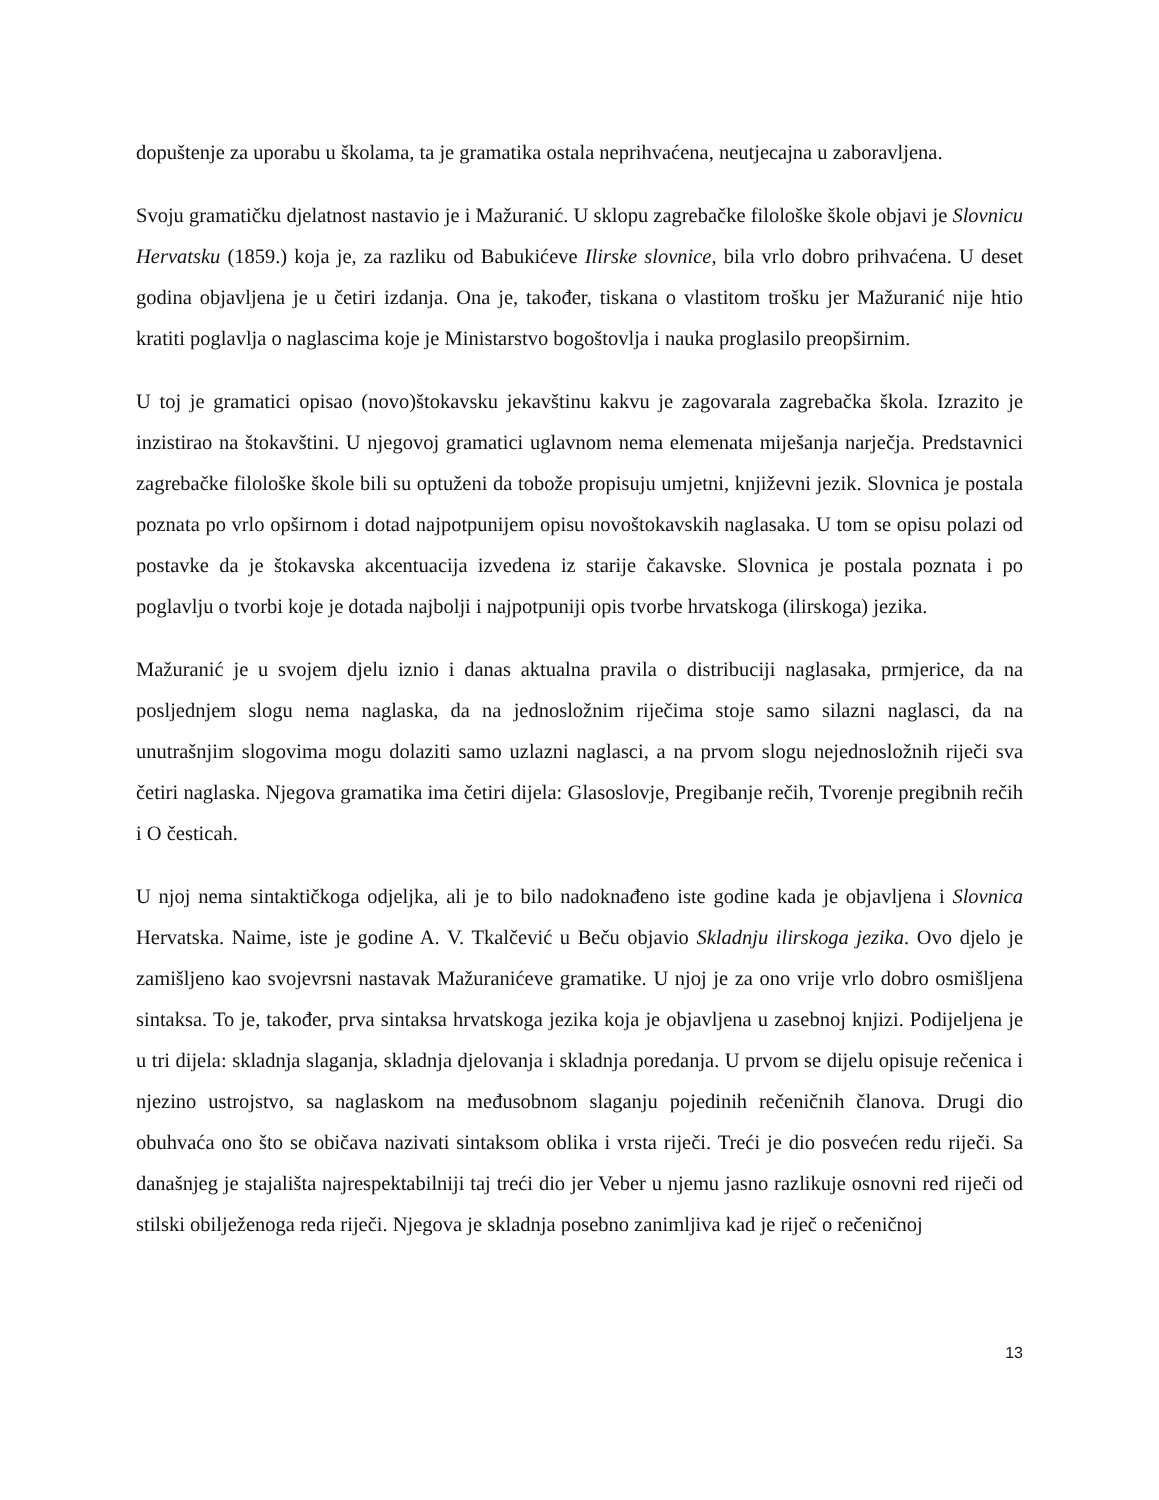dopuštenje za uporabu u školama, ta je gramatika ostala neprihvaćena, neutjecajna u zaboravljena.
Svoju gramatičku djelatnost nastavio je i Mažuranić. U sklopu zagrebačke filološke škole objavi je Slovnicu Hervatsku (1859.) koja je, za razliku od Babukićeve Ilirske slovnice, bila vrlo dobro prihvaćena. U deset godina objavljena je u četiri izdanja. Ona je, također, tiskana o vlastitom trošku jer Mažuranić nije htio kratiti poglavlja o naglascima koje je Ministarstvo bogoštovlja i nauka proglasilo preopširnim.
U toj je gramatici opisao (novo)štokavsku jekavštinu kakvu je zagovarala zagrebačka škola. Izrazito je inzistirao na štokavštini. U njegovoj gramatici uglavnom nema elemenata miješanja narječja. Predstavnici zagrebačke filološke škole bili su optuženi da tobože propisuju umjetni, književni jezik. Slovnica je postala poznata po vrlo opširnom i dotad najpotpunijem opisu novoštokavskih naglasaka. U tom se opisu polazi od postavke da je štokavska akcentuacija izvedena iz starije čakavske. Slovnica je postala poznata i po poglavlju o tvorbi koje je dotada najbolji i najpotpuniji opis tvorbe hrvatskoga (ilirskoga) jezika.
Mažuranić je u svojem djelu iznio i danas aktualna pravila o distribuciji naglasaka, prmjerice, da na posljednjem slogu nema naglaska, da na jednosložnim riječima stoje samo silazni naglasci, da na unutrašnjim slogovima mogu dolaziti samo uzlazni naglasci, a na prvom slogu nejednosložnih riječi sva četiri naglaska. Njegova gramatika ima četiri dijela: Glasoslovje, Pregibanje rečih, Tvorenje pregibnih rečih i O česticah.
U njoj nema sintaktičkoga odjeljka, ali je to bilo nadoknađeno iste godine kada je objavljena i Slovnica Hervatska. Naime, iste je godine A. V. Tkalčević u Beču objavio Skladnju ilirskoga jezika. Ovo djelo je zamišljeno kao svojevrsni nastavak Mažuranićeve gramatike. U njoj je za ono vrije vrlo dobro osmišljena sintaksa. To je, također, prva sintaksa hrvatskoga jezika koja je objavljena u zasebnoj knjizi. Podijeljena je u tri dijela: skladnja slaganja, skladnja djelovanja i skladnja poredanja. U prvom se dijelu opisuje rečenica i njezino ustrojstvo, sa naglaskom na međusobnom slaganju pojedinih rečeničnih članova. Drugi dio obuhvaća ono što se običava nazivati sintaksom oblika i vrsta riječi. Treći je dio posvećen redu riječi. Sa današnjeg je stajališta najrespektabilniji taj treći dio jer Veber u njemu jasno razlikuje osnovni red riječi od stilski obilježenoga reda riječi. Njegova je skladnja posebno zanimljiva kad je riječ o rečeničnoj
13